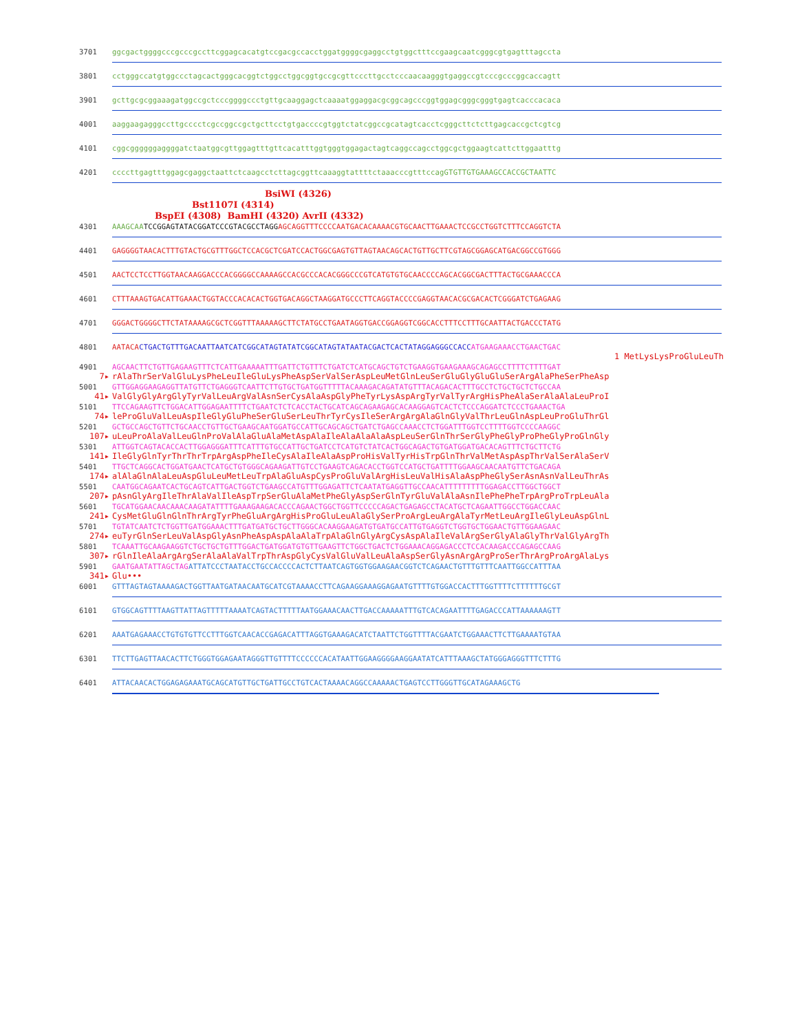3701 ggcgactggggcccgcccgccttcggagcacatgtccgacgccacctggatggggcgaggcctgtggctttccgaagcaatcgggcgtgagtttagccta
3801 cctgggccatgtggccctagcactgggcacggtctggcctggcggtgccgcgttcccttgcctcccaacaagggtgaggccgtcccgcccggcaccagtt
3901 gcttgcgcggaaagatggccgctcccggggccctgttgcaaggagctcaaaatggaggacgcggcagcccggtggagcgggcgggtgagtcacccacaca
4001 aaggaagagggccttgcccctcgccggccgctgcttcctgtgaccccgtggtctatcggccgcatagtcacctcgggcttctcttgagcaccgctcgtcg
4101 cggcggggggaggggatctaatggcgttggagtttgttcacatttggtgggtggagactagtcaggccagcctggcgctggaagtcattcttggaatttg
4201 ccccttgagtttggagcgaggctaattctcaagcctcttagcggttcaaaggtattttctaaacccgtttccagGTGTTGTGAAAGCCACCGCTAATTC
BsiWI (4326)
Bst1107I (4314)
BspEI (4308) BamHI (4320) AvrII (4332)
4301 AAAGCAA TCCGGAGTATACGGATCCCGTACGCCTAGG AGCAGGTTTCCCCAATGACACAAAACGTGCAACTTGAAACTCCGCCTGGTCTTTCCAGGTCTA
4401 GAGGGGTAACACTTTGTACTGCGTTTGGCTCCACGCTCGATCCACTGGCGAGTGTTAGTAACAGCACTGTTGCTTCGTAGCGGAGCATGACGGCCGTGGG
4501 AACTCCTCCTTGGTAACAAGGACCCACGGGGCCAAAAGCCACGCCCACACGGGCCCGTCATGTGTGCAACCCCAGCACGGCGACTTTACTGCGAAACCCA
4601 CTTTAAAGTGACATTGAAACTGGTACCCACACACTGGTGACAGGCTAAGGATGCCCTTCAGGTACCCCGAGGTAACACGCGACACTCGGGATCTGAGAAG
4701 GGGACTGGGGCTTCTATAAAAGCGCTCGGTTTAAAAAGCTTCTATGCCTGAATAGGTGACCGGAGGTCGGCACCTTTCCTTTGCAATTACTGACCCTATG
4801 AATACA CTGACTGTTTGACAATTAATCATCGGCATAGTATATCGGCATAGTATAATACGACTCACTATAGGAGGGCCACC ATGAAGAAACCTGAACTGAC
1 MetLysLysProGluLeuTh
4901 AGCAACTTCTGTTGAGAAGTTTCTCATTGAAAAATTTGATTCTGTTTCTGATCTCATGCAGCTGTCTGAAGGTGAAGAAAGCAGAGCCTTTTCTTTTGAT
7▸ rAlaThrSerValGluLysPheLeuIleGluLysPheAspSerValSerAspLeuMetGlnLeuSerGluGlyGluGluSerArgAlaPheSerPheAsp
5001 GTTGGAGGAAGAGGTTATGTTCTGAGGGTCAATTCTTGTGCTGATGGTTTTTACAAAGACAGATATGTTTACAGACACTTTGCCTCTGCTGCTCTGCCAA
41▸ ValGlyGlyArgGlyTyrValLeuArgValAsnSerCysAlaAspGlyPheTyrLysAspArgTyrValTyrArgHisPheAlaSerAlaAlaLeuProI
5101 TTCCAGAAGTTCTGGACATTGGAGAATTTTCTGAATCTCTCACCTACTGCATCAGCAGAAGAGCACAAGGAGTCACTCTCCCAGGATCTCCCTGAAACTGA
74▸ leProGluValLeuAspIleGlyGluPheSerGluSerLeuThrTyrCysIleSerArgArgAlaGlnGlyValThrLeuGlnAspLeuProGluThrGl
5201 GCTGCCAGCTGTTCTGCAACCTGTTGCTGAAGCAATGGATGCCATTGCAGCAGCTGATCTGAGCCAAACCTCTGGATTTGGTCCTTTTGGTCCCCAAGGC
107▸ uLeuProAlaValLeuGlnProValAlaGluAlaMetAspAlaIleAlaAlaAlaAspLeuSerGlnThrSerGlyPheGlyProPheGlyProGlnGly
5301 ATTGGTCAGTACACCACTTGGAGGGATTTCATTTGTGCCATTGCTGATCCTCATGTCTATCACTGGCAGACTGTGATGGATGACACAGTTTCTGCTTCTG
141▸ IleGlyGlnTyrThrThrTrpArgAspPheIleCysAlaIleAlaAspProHisValTyrHisTrpGlnThrValMetAspAspThrValSerAlaSerV
5401 TTGCTCAGGCACTGGATGAACTCATGCTGTGGGCAGAAGATTGTCCTGAAGTCAGACACCTGGTCCATGCTGATTTTGGAAGCAACAATGTTCTGACAGA
174▸ alAlaGlnAlaLeuAspGluLeuMetLeuTrpAlaGluAspCysProGluValArgHisLeuValHisAlaAspPheGlySerAsnAsnValLeuThrAs
5501 CAATGGCAGAATCACTGCAGTCATTGACTGGTCTGAAGCCATGTTTGGAGATTCTCAATATGAGGTTGCCAACATTTTTTTTTGGAGACCTTGGCTGGCT
207▸ pAsnGlyArgIleThrAlaValIleAspTrpSerGluAlaMetPheGlyAspSerGlnTyrGluValAlaAsnIlePhePheTrpArgProTrpLeuAla
5601 TGCATGGAACAACAAACAAGATATTTTGAAAGAAGACACCCAGAACTGGCTGGTTCCCCCAGACTGAGAGCCTACATGCTCAGAATTGGCCTGGACCAAC
241▸ CysMetGluGlnGlnThrArgTyrPheGluArgArgHisProGluLeuAlaGlySerProArgLeuArgAlaTyrMetLeuArgIleGlyLeuAspGlnL
5701 TGTATCAATCTCTGGTTGATGGAAACTTTGATGATGCTGCTTGGGCACAAGGAAGATGTGATGCCATTGTGAGGTCTGGTGCTGGAACTGTTGGAAGAAC
274▸ euTyrGlnSerLeuValAspGlyAsnPheAspAspAlaAlaTrpAlaGlnGlyArgCysAspAlaIleValArgSerGlyAlaGlyThrValGlyArgTh
5801 TCAAATTGCAAGAAGGTCTGCTGCTGTTTGGACTGATGGATGTGTTGAAGTTCTGGCTGACTCTGGAAACAGGAGACCCTCCACAAGACCCAGAGCCAAG
307▸ rGlnIleAlaArgArgSerAlaAlaValTrpThrAspGlyCysValGluValLeuAlaAspSerGlyAsnArgArgProSerThrArgProArgAlaLys
5901 GAATGAATATTAGCTAG ATTATCCCTAATACCTGCCACCCCACTCTTAATCAGTGGTGGAAGAACGGTCTCAGAACTGTTTGTTTCAATTGGCCATTTAA
341▸ Glu•••
6001 GTTTAGTAGTAAAAGACTGGTTAATGATAACAATGCATCGTAAAACCTTCAGAAGGAAAGGAGAATGTTTTGTGGACCACTTTGGTTTTCTTTTTTGCGT
6101 GTGGCAGTTTTAAGTTATTAGTTTTTAAAATCAGTACTTTTTAATGGAAACAACTTGACCAAAAATTTGTCACAGAATTTTGAGACCCATTAAAAAAGTT
6201 AAATGAGAAACCTGTGTGTTCCTTTGGTCAACACCGAGACATTTAGGTGAAAGACATCTAATTCTGGTTTTACGAATCTGGAAACTTCTTGAAAATGTAA
6301 TTCTTGAGTTAACACTTCTGGGTGGAGAATAGGGTTGTTTTCCCCCCACATAATTGGAAGGGGAAGGAATATCATTTAAAGCTATGGGAGGGTTTCTTTG
6401 ATTACAACACTGGAGAGAAATGCAGCATGTTGCTGATTGCCTGTCACTAAAACAGGCCAAAAACTGAGTCCTTGGGTTGCATAGAAAGCTG